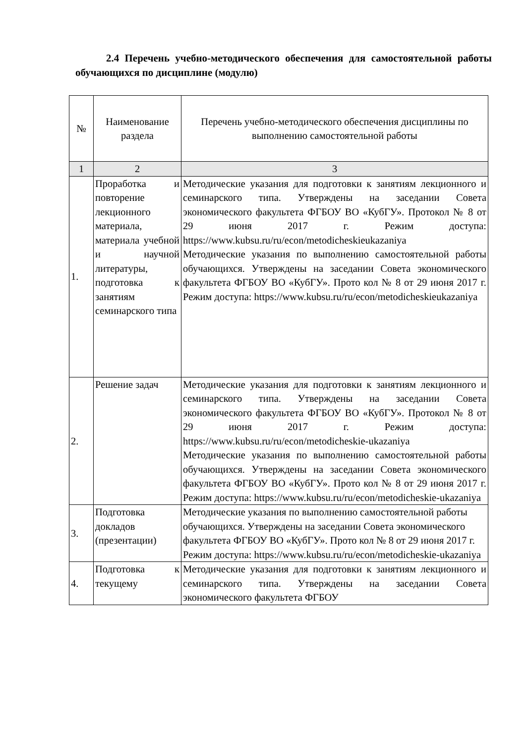2.4 Перечень учебно-методического обеспечения для самостоятельной работы обучающихся по дисциплине (модулю)
| № | Наименование раздела | Перечень учебно-методического обеспечения дисциплины по выполнению самостоятельной работы |
| --- | --- | --- |
| 1 | 2 | 3 |
| 1. | Проработка и повторение лекционного материала, материала учебной и научной литературы, подготовка к занятиям семинарского типа | Методические указания для подготовки к занятиям лекционного и семинарского типа. Утверждены на заседании Совета экономического факультета ФГБОУ ВО «КубГУ». Протокол № 8 от 29 июня 2017 г. Режим доступа: https://www.kubsu.ru/ru/econ/metodicheskieukazaniya Методические указания по выполнению самостоятельной работы обучающихся. Утверждены на заседании Совета экономического факультета ФГБОУ ВО «КубГУ». Прото кол № 8 от 29 июня 2017 г. Режим доступа: https://www.kubsu.ru/ru/econ/metodicheskieukazaniya |
| 2. | Решение задач | Методические указания для подготовки к занятиям лекционного и семинарского типа. Утверждены на заседании Совета экономического факультета ФГБОУ ВО «КубГУ». Протокол № 8 от 29 июня 2017 г. Режим доступа: https://www.kubsu.ru/ru/econ/metodicheskie-ukazaniya Методические указания по выполнению самостоятельной работы обучающихся. Утверждены на заседании Совета экономического факультета ФГБОУ ВО «КубГУ». Прото кол № 8 от 29 июня 2017 г. Режим доступа: https://www.kubsu.ru/ru/econ/metodicheskie-ukazaniya |
| 3. | Подготовка докладов (презентации) | Методические указания по выполнению самостоятельной работы обучающихся. Утверждены на заседании Совета экономического факультета ФГБОУ ВО «КубГУ». Прото кол № 8 от 29 июня 2017 г. Режим доступа: https://www.kubsu.ru/ru/econ/metodicheskie-ukazaniya |
| 4. | Подготовка к текущему | Методические указания для подготовки к занятиям лекционного и семинарского типа. Утверждены на заседании Совета экономического факультета ФГБОУ |